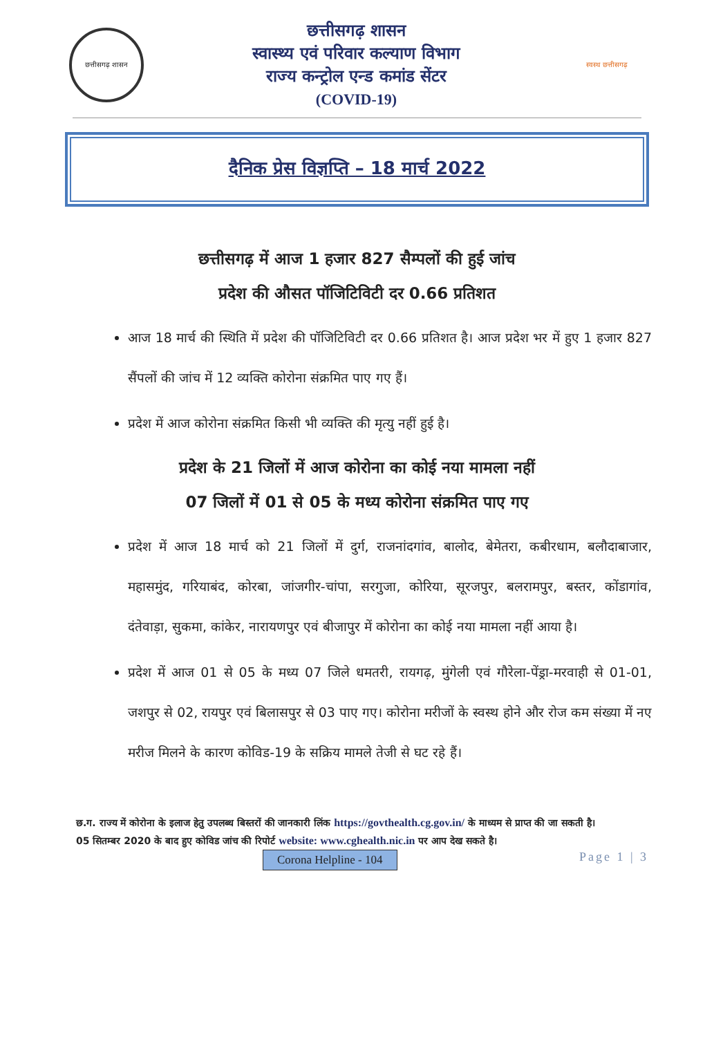छत्तीसगढ़ शासन
छत्तीसगढ़ शासन
स्वास्थ्य एवं परिवार कल्याण विभाग
राज्य कन्ट्रोल एन्ड कमांड सेंटर
(COVID-19)
स्वस्थ छत्तीसगढ़
दैनिक प्रेस विज्ञप्ति – 18 मार्च 2022
छत्तीसगढ़ में आज 1 हजार 827 सैम्पलों की हुई जांच
प्रदेश की औसत पॉजिटिविटी दर 0.66 प्रतिशत
आज 18 मार्च की स्थिति में प्रदेश की पॉजिटिविटी दर 0.66 प्रतिशत है। आज प्रदेश भर में हुए 1 हजार 827 सैंपलों की जांच में 12 व्यक्ति कोरोना संक्रमित पाए गए हैं।
प्रदेश में आज कोरोना संक्रमित किसी भी व्यक्ति की मृत्यु नहीं हुई है।
प्रदेश के 21 जिलों में आज कोरोना का कोई नया मामला नहीं
07 जिलों में 01 से 05 के मध्य कोरोना संक्रमित पाए गए
प्रदेश में आज 18 मार्च को 21 जिलों में दुर्ग, राजनांदगांव, बालोद, बेमेतरा, कबीरधाम, बलौदाबाजार, महासमुंद, गरियाबंद, कोरबा, जांजगीर-चांपा, सरगुजा, कोरिया, सूरजपुर, बलरामपुर, बस्तर, कोंडागांव, दंतेवाड़ा, सुकमा, कांकेर, नारायणपुर एवं बीजापुर में कोरोना का कोई नया मामला नहीं आया है।
प्रदेश में आज 01 से 05 के मध्य 07 जिले धमतरी, रायगढ़, मुंगेली एवं गौरेला-पेंड्रा-मरवाही से 01-01, जशपुर से 02, रायपुर एवं बिलासपुर से 03 पाए गए। कोरोना मरीजों के स्वस्थ होने और रोज कम संख्या में नए मरीज मिलने के कारण कोविड-19 के सक्रिय मामले तेजी से घट रहे हैं।
छ.ग. राज्य में कोरोना के इलाज हेतु उपलब्ध बिस्तरों की जानकारी लिंक https://govthealth.cg.gov.in/ के माध्यम से प्राप्त की जा सकती है।
05 सितम्बर 2020 के बाद हुए कोविड जांच की रिपोर्ट website: www.cghealth.nic.in पर आप देख सकते है।
Corona Helpline - 104 Page 1 | 3